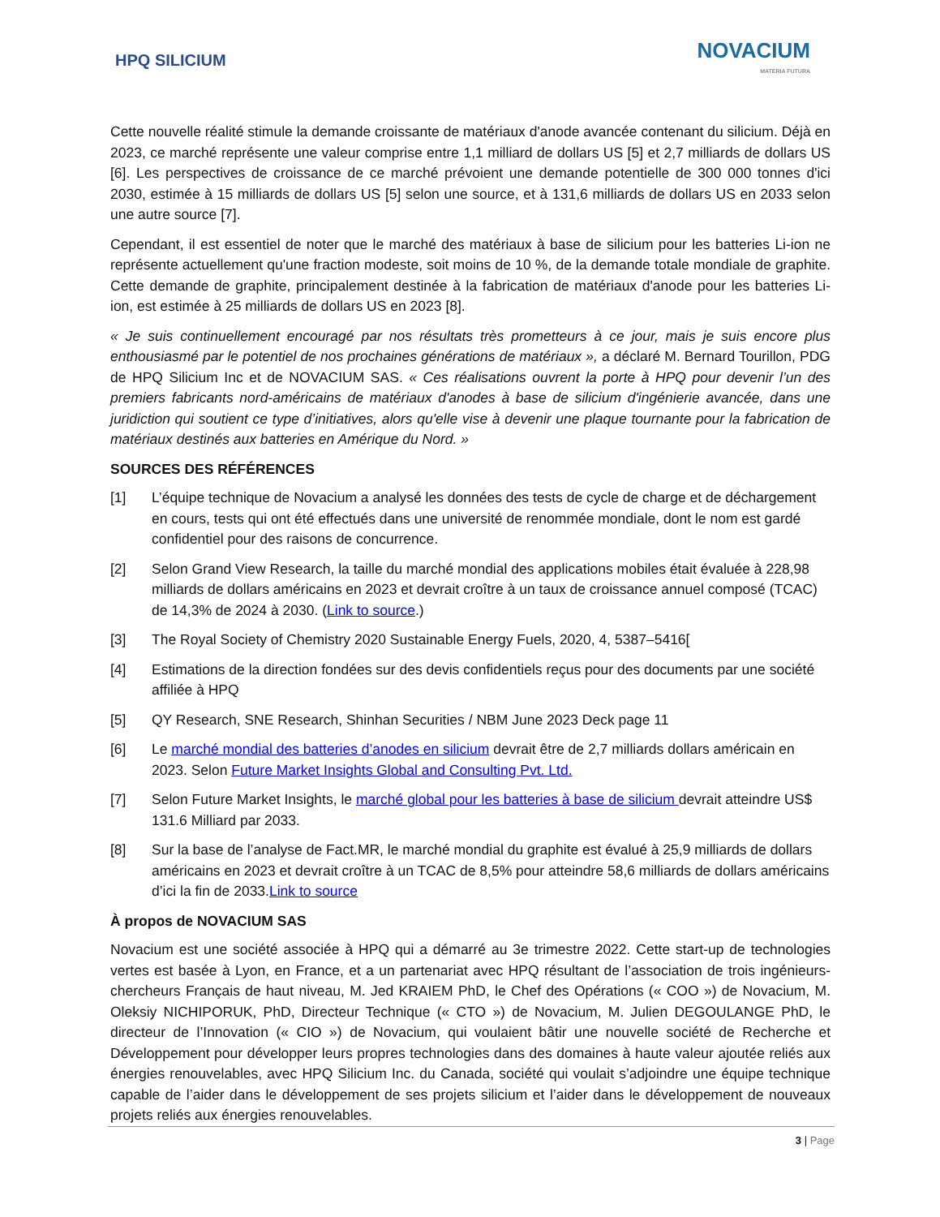HPQ SILICIUM
NOVACIUM
MATERIA FUTURA
Cette nouvelle réalité stimule la demande croissante de matériaux d'anode avancée contenant du silicium. Déjà en 2023, ce marché représente une valeur comprise entre 1,1 milliard de dollars US [5] et 2,7 milliards de dollars US [6]. Les perspectives de croissance de ce marché prévoient une demande potentielle de 300 000 tonnes d'ici 2030, estimée à 15 milliards de dollars US [5] selon une source, et à 131,6 milliards de dollars US en 2033 selon une autre source [7].
Cependant, il est essentiel de noter que le marché des matériaux à base de silicium pour les batteries Li-ion ne représente actuellement qu'une fraction modeste, soit moins de 10 %, de la demande totale mondiale de graphite. Cette demande de graphite, principalement destinée à la fabrication de matériaux d'anode pour les batteries Li-ion, est estimée à 25 milliards de dollars US en 2023 [8].
« Je suis continuellement encouragé par nos résultats très prometteurs à ce jour, mais je suis encore plus enthousiasmé par le potentiel de nos prochaines générations de matériaux », a déclaré M. Bernard Tourillon, PDG de HPQ Silicium Inc et de NOVACIUM SAS. « Ces réalisations ouvrent la porte à HPQ pour devenir l’un des premiers fabricants nord-américains de matériaux d'anodes à base de silicium d'ingénierie avancée, dans une juridiction qui soutient ce type d’initiatives, alors qu'elle vise à devenir une plaque tournante pour la fabrication de matériaux destinés aux batteries en Amérique du Nord. »
SOURCES DES RÉFÉRENCES
[1] L’équipe technique de Novacium a analysé les données des tests de cycle de charge et de déchargement en cours, tests qui ont été effectués dans une université de renommée mondiale, dont le nom est gardé confidentiel pour des raisons de concurrence.
[2] Selon Grand View Research, la taille du marché mondial des applications mobiles était évaluée à 228,98 milliards de dollars américains en 2023 et devrait croître à un taux de croissance annuel composé (TCAC) de 14,3% de 2024 à 2030. (Link to source.)
[3] The Royal Society of Chemistry 2020 Sustainable Energy Fuels, 2020, 4, 5387–5416[
[4] Estimations de la direction fondées sur des devis confidentiels reçus pour des documents par une société affiliée à HPQ
[5] QY Research, SNE Research, Shinhan Securities / NBM June 2023 Deck page 11
[6] Le marché mondial des batteries d’anodes en silicium devrait être de 2,7 milliards dollars américain en 2023. Selon Future Market Insights Global and Consulting Pvt. Ltd.
[7] Selon Future Market Insights, le marché global pour les batteries à base de silicium devrait atteindre US$ 131.6 Milliard par 2033.
[8] Sur la base de l’analyse de Fact.MR, le marché mondial du graphite est évalué à 25,9 milliards de dollars américains en 2023 et devrait croître à un TCAC de 8,5% pour atteindre 58,6 milliards de dollars américains d’ici la fin de 2033.Link to source
À propos de NOVACIUM SAS
Novacium est une société associée à HPQ qui a démarré au 3e trimestre 2022. Cette start-up de technologies vertes est basée à Lyon, en France, et a un partenariat avec HPQ résultant de l’association de trois ingénieurs-chercheurs Français de haut niveau, M. Jed KRAIEM PhD, le Chef des Opérations (« COO ») de Novacium, M. Oleksiy NICHIPORUK, PhD, Directeur Technique (« CTO ») de Novacium, M. Julien DEGOULANGE PhD, le directeur de l’Innovation (« CIO ») de Novacium, qui voulaient bâtir une nouvelle société de Recherche et Développement pour développer leurs propres technologies dans des domaines à haute valeur ajoutée reliés aux énergies renouvelables, avec HPQ Silicium Inc. du Canada, société qui voulait s’adjoindre une équipe technique capable de l’aider dans le développement de ses projets silicium et l’aider dans le développement de nouveaux projets reliés aux énergies renouvelables.
3 | Page